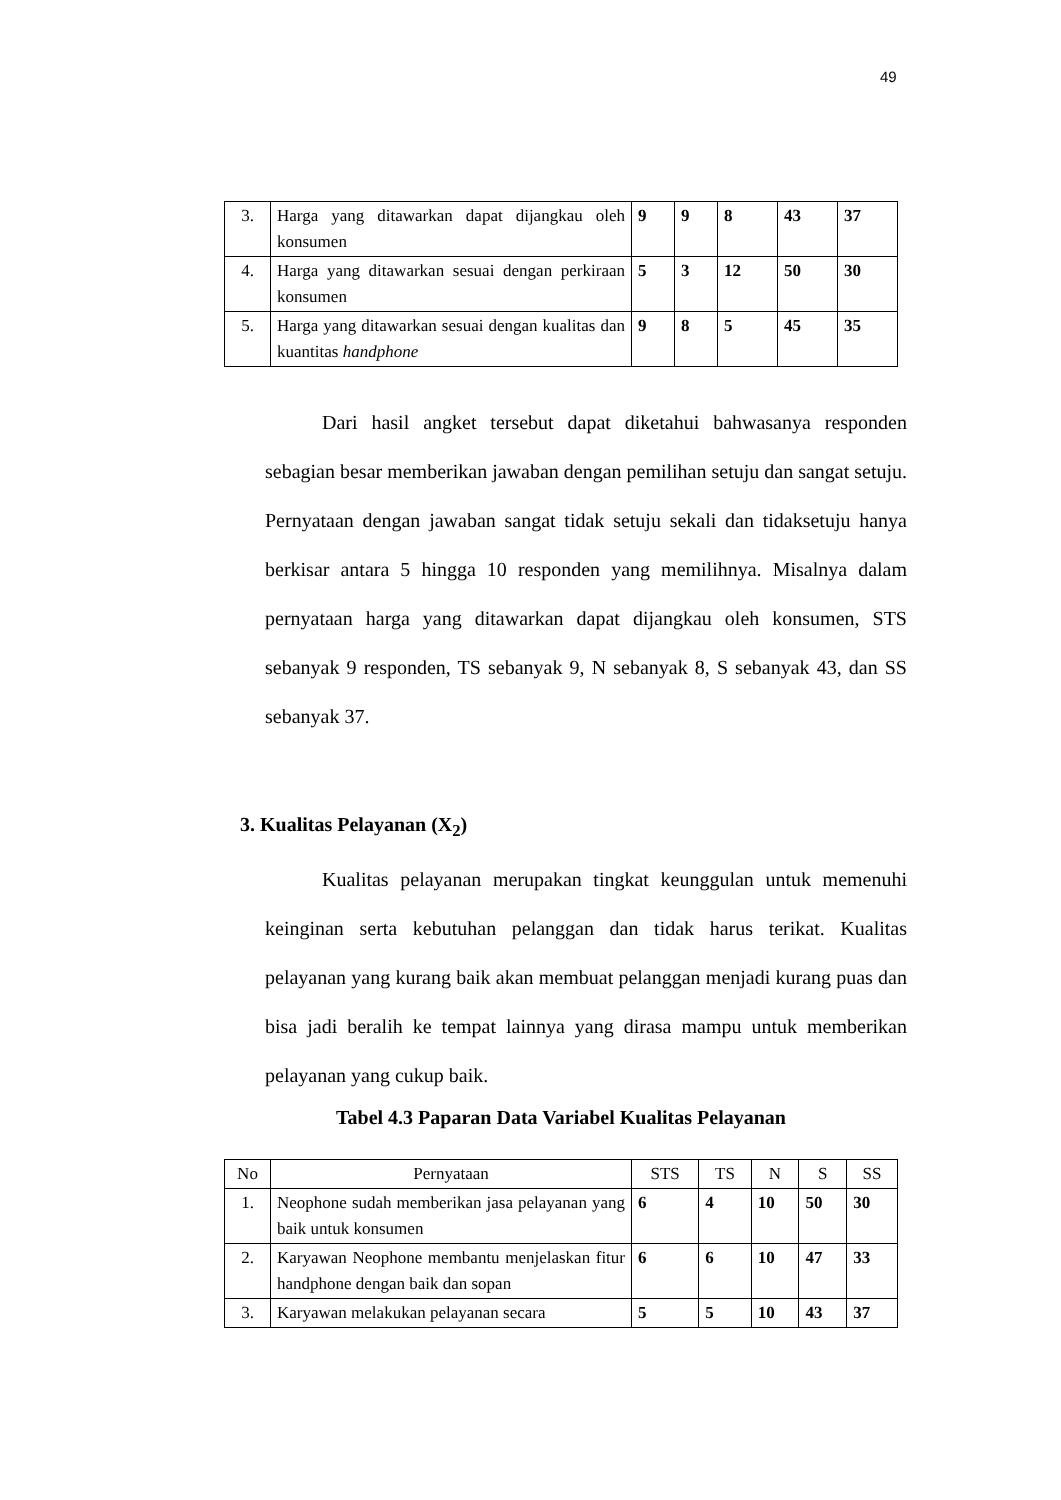49
| 3. | Harga yang ditawarkan dapat dijangkau oleh konsumen | 9 | 9 | 8 | 43 | 37 |
| 4. | Harga yang ditawarkan sesuai dengan perkiraan konsumen | 5 | 3 | 12 | 50 | 30 |
| 5. | Harga yang ditawarkan sesuai dengan kualitas dan kuantitas handphone | 9 | 8 | 5 | 45 | 35 |
Dari hasil angket tersebut dapat diketahui bahwasanya responden sebagian besar memberikan jawaban dengan pemilihan setuju dan sangat setuju. Pernyataan dengan jawaban sangat tidak setuju sekali dan tidaksetuju hanya berkisar antara 5 hingga 10 responden yang memilihnya. Misalnya dalam pernyataan harga yang ditawarkan dapat dijangkau oleh konsumen, STS sebanyak 9 responden, TS sebanyak 9, N sebanyak 8, S sebanyak 43, dan SS sebanyak 37.
3. Kualitas Pelayanan (X<sub>2</sub>)
Kualitas pelayanan merupakan tingkat keunggulan untuk memenuhi keinginan serta kebutuhan pelanggan dan tidak harus terikat. Kualitas pelayanan yang kurang baik akan membuat pelanggan menjadi kurang puas dan bisa jadi beralih ke tempat lainnya yang dirasa mampu untuk memberikan pelayanan yang cukup baik.
Tabel 4.3 Paparan Data Variabel Kualitas Pelayanan
| No | Pernyataan | STS | TS | N | S | SS |
| --- | --- | --- | --- | --- | --- | --- |
| 1. | Neophone sudah memberikan jasa pelayanan yang baik untuk konsumen | 6 | 4 | 10 | 50 | 30 |
| 2. | Karyawan Neophone membantu menjelaskan fitur handphone dengan baik dan sopan | 6 | 6 | 10 | 47 | 33 |
| 3. | Karyawan melakukan pelayanan secara | 5 | 5 | 10 | 43 | 37 |